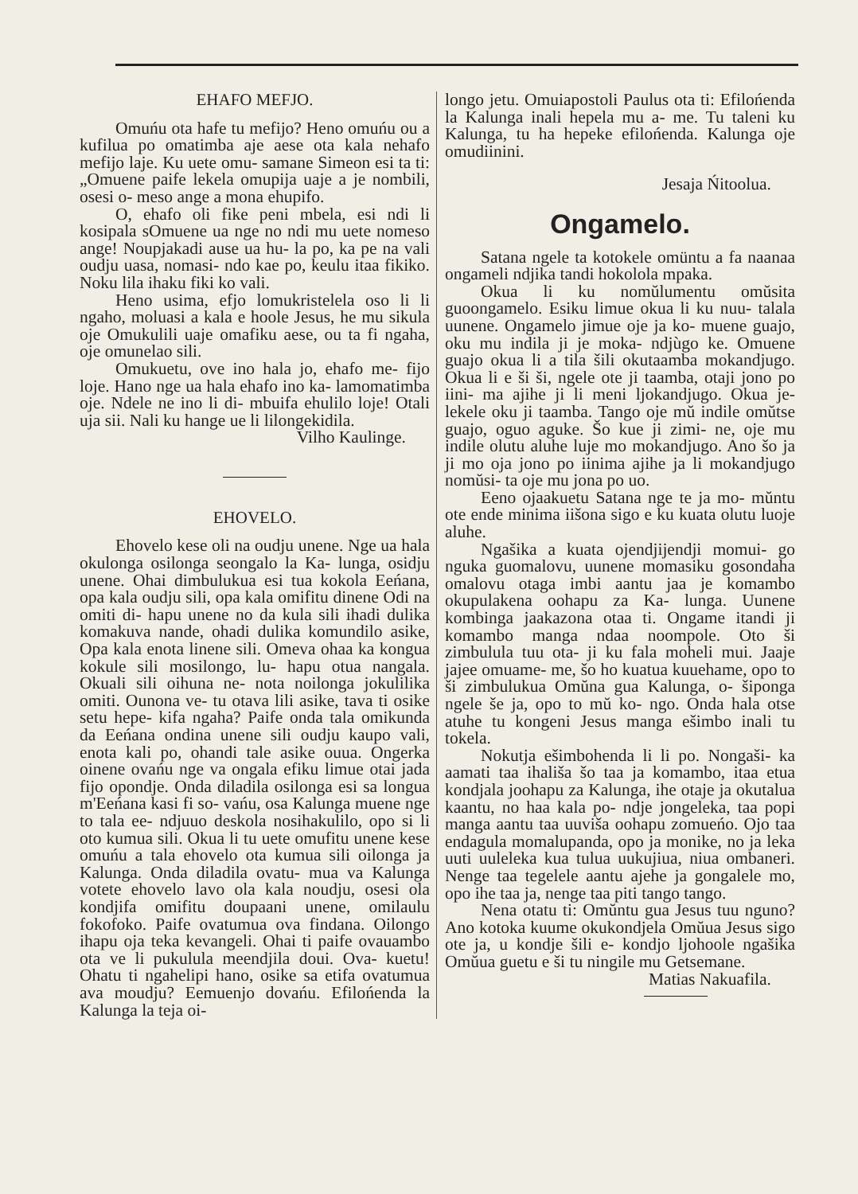EHAFO MEFJO.
Omuńu ota hafe tu mefijo? Heno omuńu ou a kufilua po omatimba aje aese ota kala nehafo mefijo laje. Ku uete omu- samane Simeon esi ta ti: „Omuene paife lekela omupija uaje a je nombili, osesi o- meso ange a mona ehupifo.
O, ehafo oli fike peni mbela, esi ndi li kosipala sOmuene ua nge no ndi mu uete nomeso ange! Noupjakadi ause ua hu- la po, ka pe na vali oudju uasa, nomasi- ndo kae po, keulu itaa fikiko. Noku lila ihaku fiki ko vali.
Heno usima, efjo lomukristelela oso li li ngaho, moluasi a kala e hoole Jesus, he mu sikula oje Omukulili uaje omafiku aese, ou ta fi ngaha, oje omunelao sili.
Omukuetu, ove ino hala jo, ehafo me- fijo loje. Hano nge ua hala ehafo ino ka- lamomatimba oje. Ndele ne ino li di- mbuifa ehulilo loje! Otali uja sii. Nali ku hange ue li lilongekidila.
Vilho Kaulinge.
EHOVELO.
Ehovelo kese oli na oudju unene. Nge ua hala okulonga osilonga seongalo la Ka- lunga, osidju unene. Ohai dimbulukua esi tua kokola Eeńana, opa kala oudju sili, opa kala omifitu dinene Odi na omiti di- hapu unene no da kula sili ihadi dulika komakuva nande, ohadi dulika komundilo asike, Opa kala enota linene sili. Omeva ohaa ka kongua kokule sili mosilongo, lu- hapu otua nangala. Okuali sili oihuna ne- nota noilonga jokulilika omiti. Ounona ve- tu otava lili asike, tava ti osike setu hepe- kifa ngaha? Paife onda tala omikunda da Eeńana ondina unene sili oudju kaupo vali, enota kali po, ohandi tale asike ouua. Ongerka oinene ovańu nge va ongala efiku limue otai jada fijo opondje. Onda diladila osilonga esi sa longua m'Eeńana kasi fi so- vańu, osa Kalunga muene nge to tala ee- ndjuuo deskola nosihakulilo, opo si li oto kumua sili. Okua li tu uete omufitu unene kese omuńu a tala ehovelo ota kumua sili oilonga ja Kalunga. Onda diladila ovatu- mua va Kalunga votete ehovelo lavo ola kala noudju, osesi ola kondjifa omifitu doupaani unene, omilaulu fokofoko. Paife ovatumua ova findana. Oilongo ihapu oja teka kevangeli. Ohai ti paife ovauambo ota ve li pukulula meendjila doui. Ova- kuetu! Ohatu ti ngahelipi hano, osike sa etifa ovatumua ava moudju? Eemuenjo dovańu. Efilońenda la Kalunga la teja oi-
longo jetu. Omuiapostoli Paulus ota ti: Efilońenda la Kalunga inali hepela mu a- me. Tu taleni ku Kalunga, tu ha hepeke efilońenda. Kalunga oje omudiinini.
Jesaja Ńitoolua.
Ongamelo.
Satana ngele ta kotokele omüntu a fa naanaa ongameli ndjika tandi hokolola mpaka.
Okua li ku nomŭlumentu omŭsita guoongamelo. Esiku limue okua li ku nuu- talala uunene. Ongamelo jimue oje ja ko- muene guajo, oku mu indila ji je moka- ndjùgo ke. Omuene guajo okua li a tila šili okutaamba mokandjugo. Okua li e ši ši, ngele ote ji taamba, otaji jono po iini- ma ajihe ji li meni ljokandjugo. Okua je- lekele oku ji taamba. Tango oje mŭ indile omŭtse guajo, oguo aguke. Šo kue ji zimi- ne, oje mu indile olutu aluhe luje mo mokandjugo. Ano šo ja ji mo oja jono po iinima ajihe ja li mokandjugo nomŭsi- ta oje mu jona po uo.
Eeno ojaakuetu Satana nge te ja mo- mŭntu ote ende minima iišona sigo e ku kuata olutu luoje aluhe.
Ngašika a kuata ojendjijendji momui- go nguka guomalovu, uunene momasiku gosondaha omalovu otaga imbi aantu jaa je komambo okupulakena oohapu za Ka- lunga. Uunene kombinga jaakazona otaa ti. Ongame itandi ji komambo manga ndaa noompole. Oto ši zimbulula tuu ota- ji ku fala moheli mui. Jaaje jajee omuame- me, šo ho kuatua kuuehame, opo to ši zimbulukua Omŭna gua Kalunga, o- šiponga ngele še ja, opo to mŭ ko- ngo. Onda hala otse atuhe tu kongeni Jesus manga ešimbo inali tu tokela.
Nokutja ešimbohenda li li po. Nongaši- ka aamati taa ihališa šo taa ja komambo, itaa etua kondjala joohapu za Kalunga, ihe otaje ja okutalua kaantu, no haa kala po- ndje jongeleka, taa popi manga aantu taa uuviša oohapu zomueńo. Ojo taa endagula momalupanda, opo ja monike, no ja leka uuti uuleleka kua tulua uukujiua, niua ombaneri. Nenge taa tegelele aantu ajehe ja gongalele mo, opo ihe taa ja, nenge taa piti tango tango.
Nena otatu ti: Omŭntu gua Jesus tuu nguno? Ano kotoka kuume okukondjela Omŭua Jesus sigo ote ja, u kondje šili e- kondjo ljohoole ngašika Omŭua guetu e ši tu ningile mu Getsemane.
Matias Nakuafila.